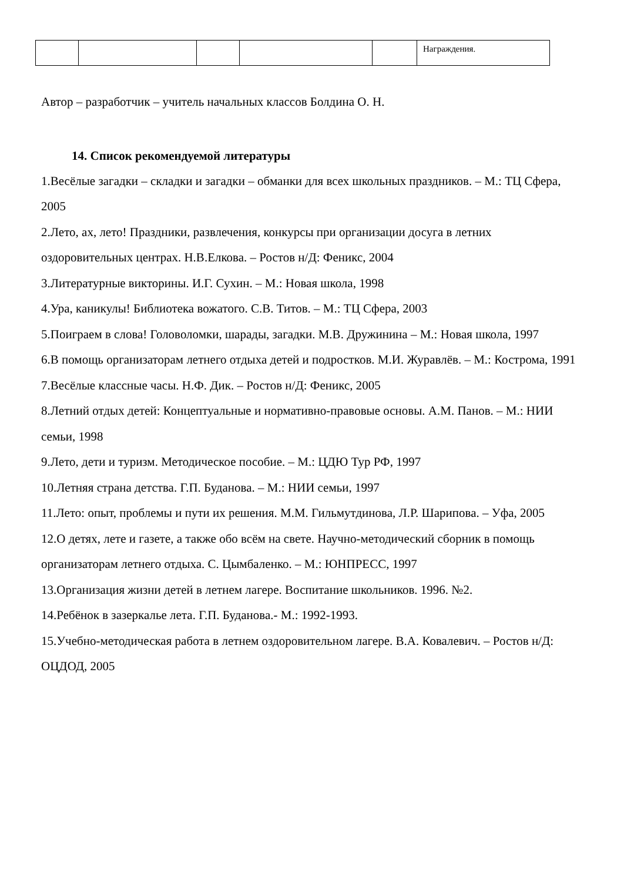| | | | | | Награждения. |
Автор – разработчик – учитель начальных классов Болдина О. Н.
14. Список рекомендуемой литературы
1.Весёлые загадки – складки и загадки – обманки для всех школьных праздников. – М.: ТЦ Сфера, 2005
2.Лето, ах, лето! Праздники, развлечения, конкурсы при организации досуга в летних оздоровительных центрах. Н.В.Елкова. – Ростов н/Д: Феникс, 2004
3.Литературные викторины. И.Г. Сухин. – М.: Новая школа, 1998
4.Ура, каникулы! Библиотека вожатого. С.В. Титов. – М.: ТЦ Сфера, 2003
5.Поиграем в слова! Головоломки, шарады, загадки. М.В. Дружинина – М.: Новая школа, 1997
6.В помощь организаторам летнего отдыха детей и подростков. М.И. Журавлёв. – М.: Кострома, 1991
7.Весёлые классные часы. Н.Ф. Дик. – Ростов н/Д: Феникс, 2005
8.Летний отдых детей: Концептуальные и нормативно-правовые основы. А.М. Панов. – М.: НИИ семьи, 1998
9.Лето, дети и туризм. Методическое пособие. – М.: ЦДЮ Тур РФ, 1997
10.Летняя страна детства. Г.П. Буданова. – М.: НИИ семьи, 1997
11.Лето: опыт, проблемы и пути их решения. М.М. Гильмутдинова, Л.Р. Шарипова. – Уфа, 2005
12.О детях, лете и газете, а также обо всём на свете. Научно-методический сборник в помощь организаторам летнего отдыха. С. Цымбаленко. – М.: ЮНПРЕСС, 1997
13.Организация жизни детей в летнем лагере. Воспитание школьников. 1996. №2.
14.Ребёнок в зазеркалье лета. Г.П. Буданова.- М.: 1992-1993.
15.Учебно-методическая работа в летнем оздоровительном лагере. В.А. Ковалевич. – Ростов н/Д: ОЦДОД, 2005